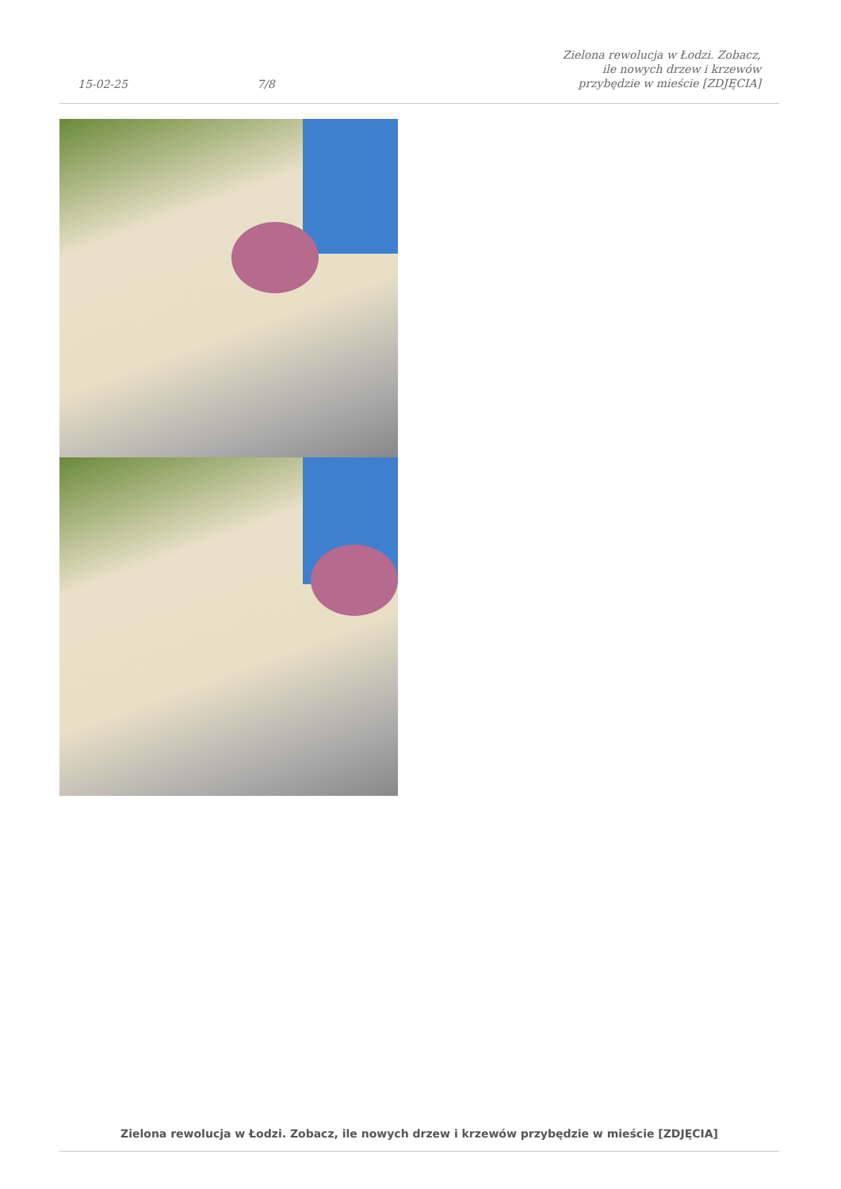15-02-25 7/8 Zielona rewolucja w Łodzi. Zobacz, ile nowych drzew i krzewów przybędzie w mieście [ZDJĘCIA]
Zielona rewolucja w Łodzi. Zobacz, ile nowych drzew i krzewów przybędzie w mieście [ZDJĘCIA]